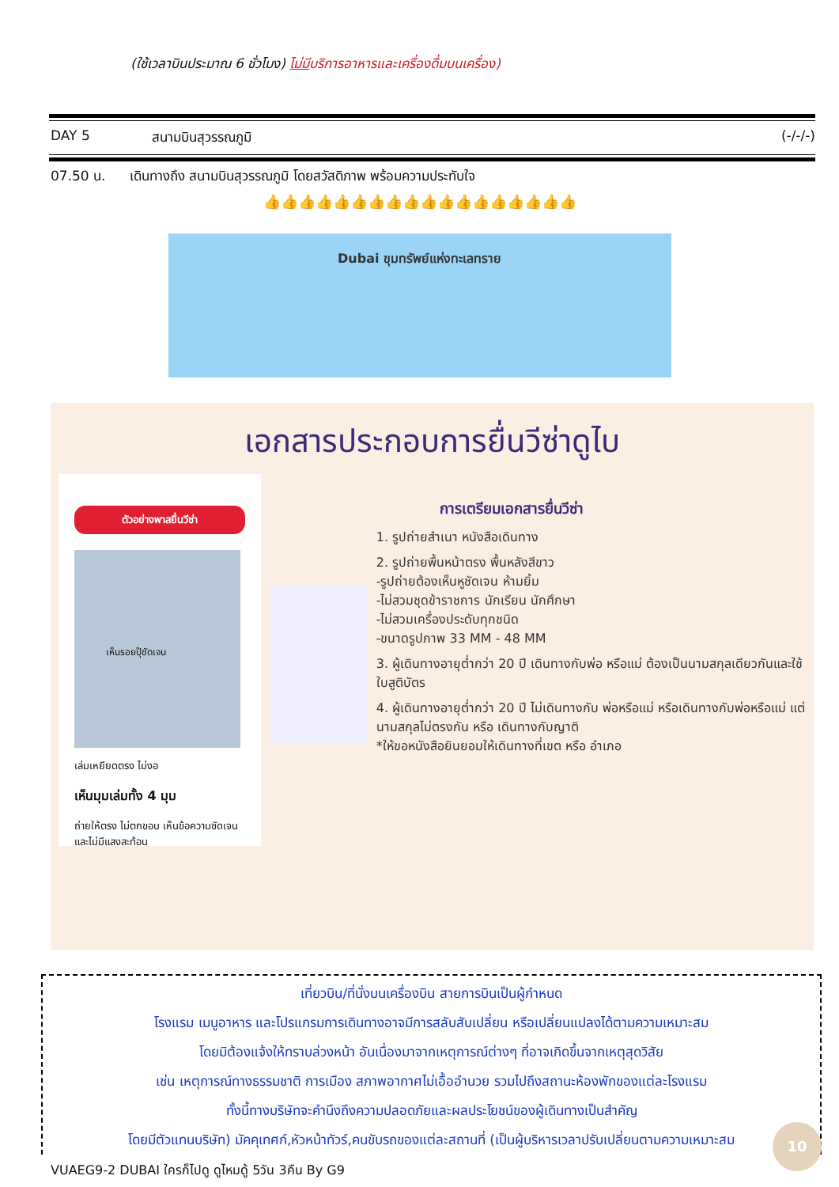(ใช้เวลาบินประมาณ 6 ชั่วโมง) ไม่มีบริการอาหารและเครื่องดื่มบนเครื่อง)
DAY 5 สนามบินสุวรรณภูมิ (-/-/-)
07.50 น. เดินทางถึง สนามบินสุวรรณภูมิ โดยสวัสดิภาพ พร้อมความประทับใจ
👍👍👍👍👍👍👍👍👍👍👍👍👍👍👍👍👍👍
Dubai ขุมทรัพย์แห่งทะเลทราย
เอกสารประกอบการยื่นวีซ่าดูไบ
ตัวอย่างพาสยื่นวีซ่า
เห็นรอยปุ๊ชัดเจน
เล่มเหยียดตรง ไม่งอ
เห็นมุมเล่มทั้ง 4 มุม
ถ่ายให้ตรง ไม่ตกขอบ เห็นข้อความชัดเจน และไม่มีแสงสะท้อน
การเตรียมเอกสารยื่นวีซ่า
1. รูปถ่ายสำเนา หนังสือเดินทาง
2. รูปถ่ายพื้นหน้าตรง พื้นหลังสีขาว
-รูปถ่ายต้องเห็นหูชัดเจน ห้ามยิ้ม
-ไม่สวมชุดข้าราชการ นักเรียน นักศึกษา
-ไม่สวมเครื่องประดับทุกชนิด
-ขนาดรูปภาพ 33 MM - 48 MM
3. ผู้เดินทางอายุต่ำกว่า 20 ปี เดินทางกับพ่อ หรือแม่ ต้องเป็นนามสกุลเดียวกันและใช้ ใบสูติบัตร
4. ผู้เดินทางอายุต่ำกว่า 20 ปี ไม่เดินทางกับ พ่อหรือแม่ หรือเดินทางกับพ่อหรือแม่ แต่ นามสกุลไม่ตรงกัน หรือ เดินทางกับญาติ
*ให้ขอหนังสือยินยอมให้เดินทางที่เขต หรือ อำเภอ
เที่ยวบิน/ที่นั่งบนเครื่องบิน สายการบินเป็นผู้กำหนด
โรงแรม เมนูอาหาร และโปรแกรมการเดินทางอาจมีการสลับสับเปลี่ยน หรือเปลี่ยนแปลงได้ตามความเหมาะสม
โดยมิต้องแจ้งให้ทราบล่วงหน้า อันเนื่องมาจากเหตุการณ์ต่างๆ ที่อาจเกิดขึ้นจากเหตุสุดวิสัย
เช่น เหตุการณ์ทางธรรมชาติ การเมือง สภาพอากาศไม่เอื้ออำนวย รวมไปถึงสถานะห้องพักของแต่ละโรงแรม
ทั้งนี้ทางบริษัทจะคำนึงถึงความปลอดภัยและผลประโยชน์ของผู้เดินทางเป็นสำคัญ
โดยมีตัวแทนบริษัท) มัคคุเทศก์,หัวหน้าทัวร์,คนขับรถของแต่ละสถานที่ (เป็นผู้บริหารเวลาปรับเปลี่ยนตามความเหมาะสม
VUAEG9-2 DUBAI ใครก็ไปดู ดูไหมดู้ 5วัน 3คืน By G9
10